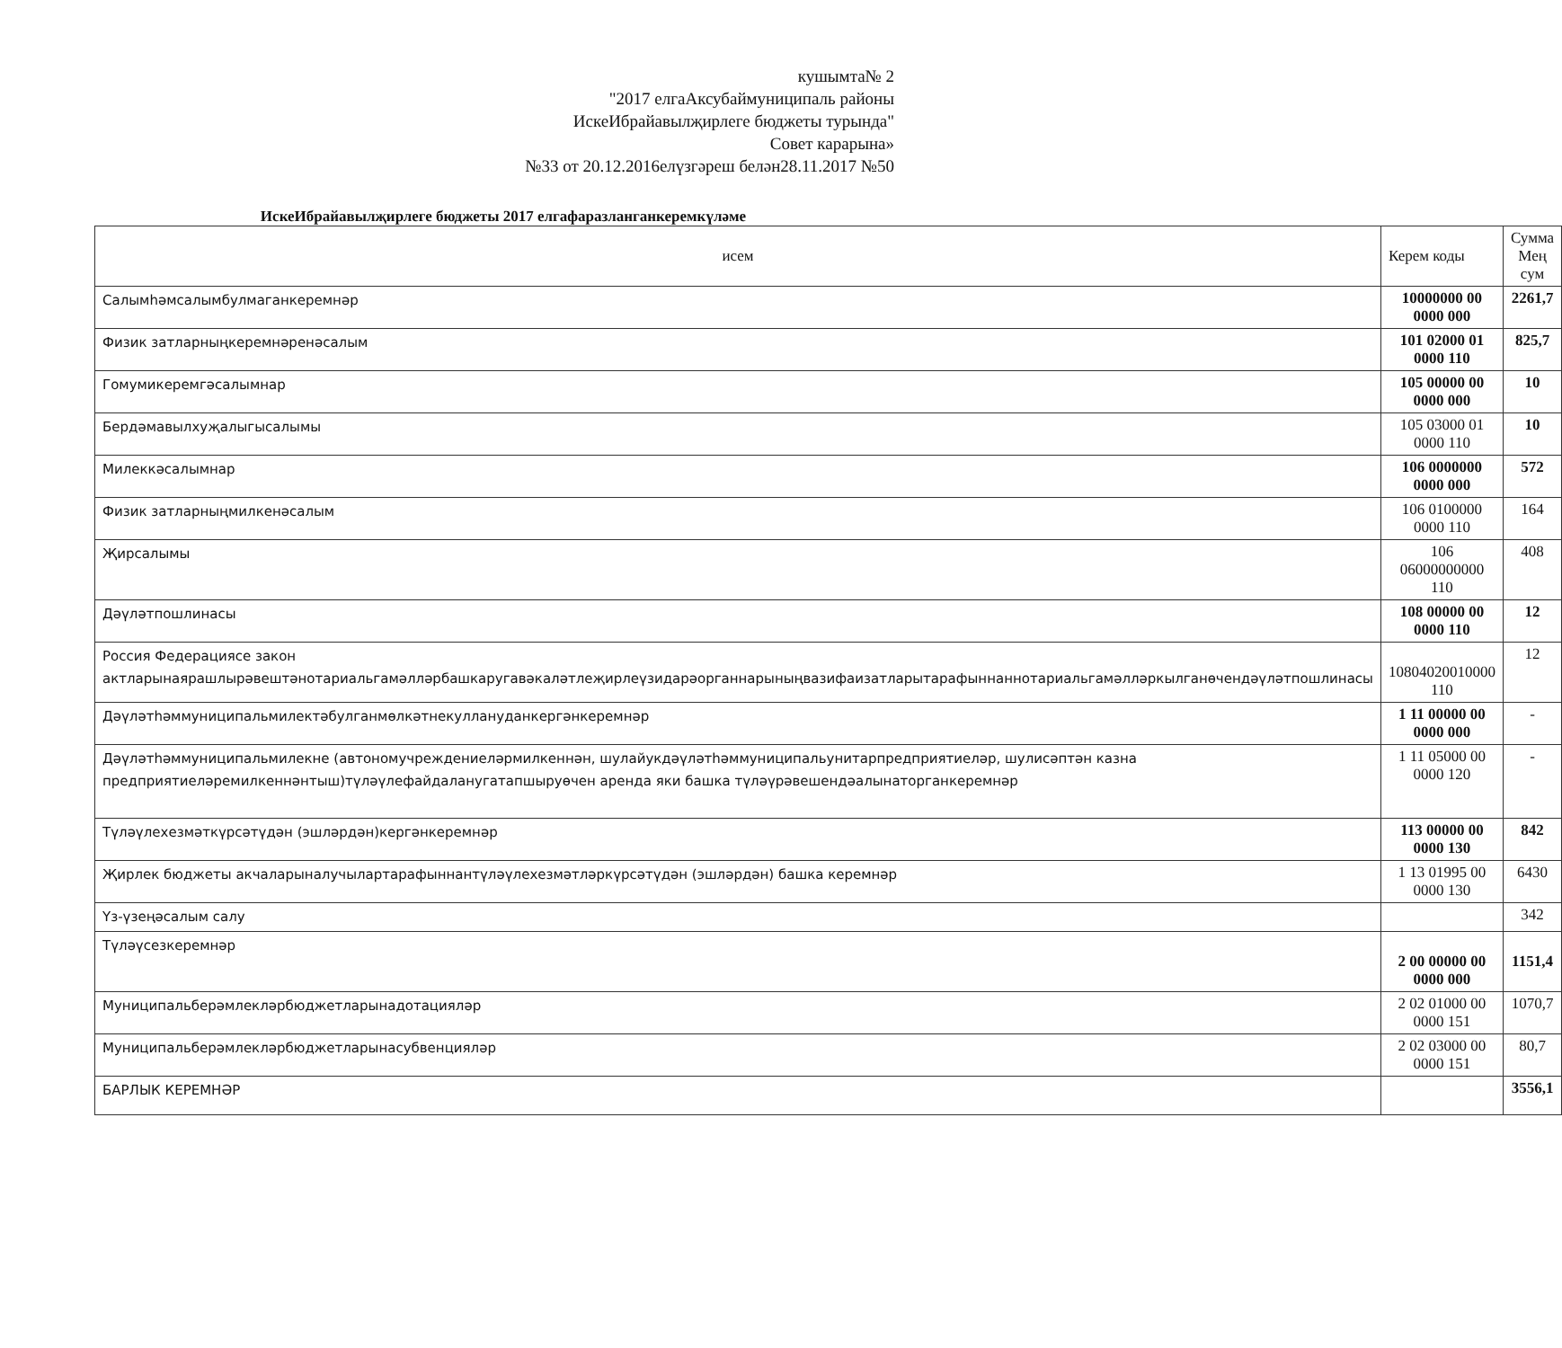кушымта№ 2
"2017 елгаАксубаймуниципаль районы
ИскеИбрайавылҗирлеге бюджеты турында"
Совет карарына»
№33 от 20.12.2016елүзгәреш белән28.11.2017 №50
ИскеИбрайавылҗирлеге бюджеты 2017 елгафаразланганкеремкүләме
| исем | Керем коды | Сумма Мең сум |
| --- | --- | --- |
| Салымһәмсалымбулмаганкеремнәр | 10000000 00 0000 000 | 2261,7 |
| Физик затларныңкеремнәренәсалым | 101 02000 01 0000 110 | 825,7 |
| Гомумикеремгәсалымнар | 105 00000 00 0000 000 | 10 |
| Бердәмавылхуҗалыгысалымы | 105 03000 01 0000 110 | 10 |
| Милеккәсалымнар | 106 0000000 0000 000 | 572 |
| Физик затларныңмилкенәсалым | 106 0100000 0000 110 | 164 |
| Җирсалымы | 106 06000000000 110 | 408 |
| Дәүләтпошлинасы | 108 00000 00 0000 110 | 12 |
| Россия Федерациясе закон актларынаярашлырәвештәнотариальгамәлләрбашкаругавәкаләтлеҗирлеүзидарәорганнарыныңвазифаизатларытарафыннаннотариальгамәлләркылганөчендәүләтпошлинасы | 10804020010000 110 | 12 |
| Дәүләтһәммуниципальмилектәбулганмөлкәтнекуллануданкергәнкеремнәр | 1 11 00000 00 0000 000 | - |
| Дәүләтһәммуниципальмилекне (автономучреждениеләрмилкеннән, шулайукдәүләтһәммуниципальунитарпредприятиеләр, шулисәптән казна предприятиеләремилкеннәнтыш)түләүлефайдаланугатапшыруөчен аренда яки башка түләүрәвешендәалынаторганкеремнәр | 1 11 05000 00 0000 120 | - |
| Түләүлехезмәткүрсәтүдән (эшләрдән)кергәнкеремнәр | 113 00000 00 0000 130 | 842 |
| Җирлек бюджеты акчаларыналучылартарафыннантүләүлехезмәтләркүрсәтүдән (эшләрдән) башка керемнәр | 1 13 01995 00 0000 130 | 6430 |
| Үз-үзеңәсалым салу | | 342 |
| Түләүсезкеремнәр | 2 00 00000 00 0000 000 | 1151,4 |
| Муниципальберәмлекләрбюджетларынадотацияләр | 2 02 01000 00 0000 151 | 1070,7 |
| Муниципальберәмлекләрбюджетларынасубвенцияләр | 2 02 03000 00 0000 151 | 80,7 |
| БАРЛЫК КЕРЕМНӘР | | 3556,1 |